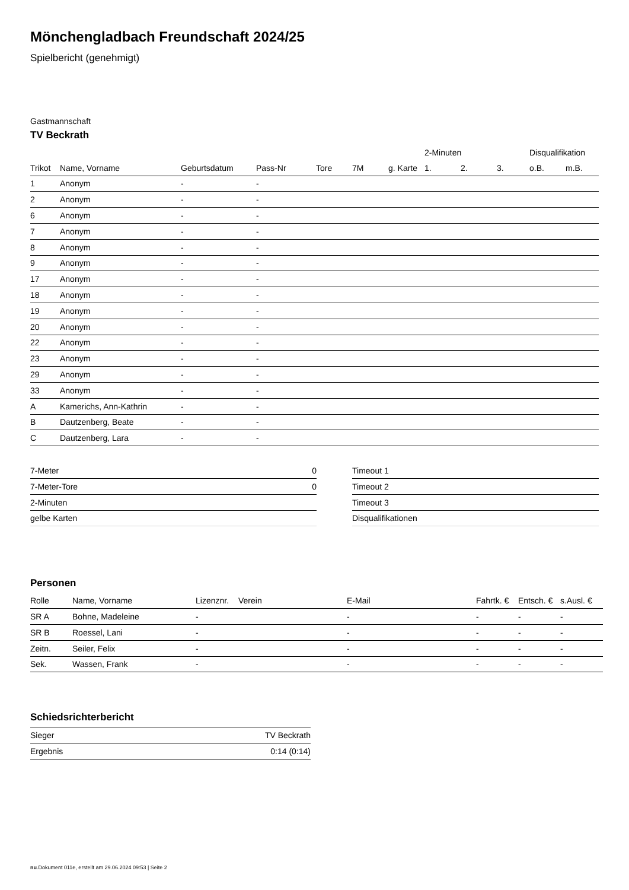Mönchengladbach Freundschaft 2024/25
Spielbericht (genehmigt)
Gastmannschaft
TV Beckrath
| | | | | | | | 2-Minuten | | | Disqualifikation | |
| --- | --- | --- | --- | --- | --- | --- | --- | --- | --- | --- | --- |
| Trikot | Name, Vorname | Geburtsdatum | Pass-Nr | Tore | 7M | g. Karte | 1. | 2. | 3. | o.B. | m.B. |
| 1 | Anonym | - | - | | | | | | | | |
| 2 | Anonym | - | - | | | | | | | | |
| 6 | Anonym | - | - | | | | | | | | |
| 7 | Anonym | - | - | | | | | | | | |
| 8 | Anonym | - | - | | | | | | | | |
| 9 | Anonym | - | - | | | | | | | | |
| 17 | Anonym | - | - | | | | | | | | |
| 18 | Anonym | - | - | | | | | | | | |
| 19 | Anonym | - | - | | | | | | | | |
| 20 | Anonym | - | - | | | | | | | | |
| 22 | Anonym | - | - | | | | | | | | |
| 23 | Anonym | - | - | | | | | | | | |
| 29 | Anonym | - | - | | | | | | | | |
| 33 | Anonym | - | - | | | | | | | | |
| A | Kamerichs, Ann-Kathrin | - | - | | | | | | | | |
| B | Dautzenberg, Beate | - | - | | | | | | | | |
| C | Dautzenberg, Lara | - | - | | | | | | | | |
| 7-Meter | 0 |
| 7-Meter-Tore | 0 |
| 2-Minuten | |
| gelbe Karten | |
| Timeout 1 |
| Timeout 2 |
| Timeout 3 |
| Disqualifikationen |
Personen
| Rolle | Name, Vorname | Lizenznr. | Verein | E-Mail | Fahrtk. € | Entsch. € | s.Ausl. € |
| --- | --- | --- | --- | --- | --- | --- | --- |
| SR A | Bohne, Madeleine | - | | - | - | - | - |
| SR B | Roessel, Lani | - | | - | - | - | - |
| Zeitn. | Seiler, Felix | - | | - | - | - | - |
| Sek. | Wassen, Frank | - | | - | - | - | - |
Schiedsrichterbericht
| Sieger | TV Beckrath |
| Ergebnis | 0:14 (0:14) |
nu.Dokument 011e, erstellt am 29.06.2024 09:53 | Seite 2